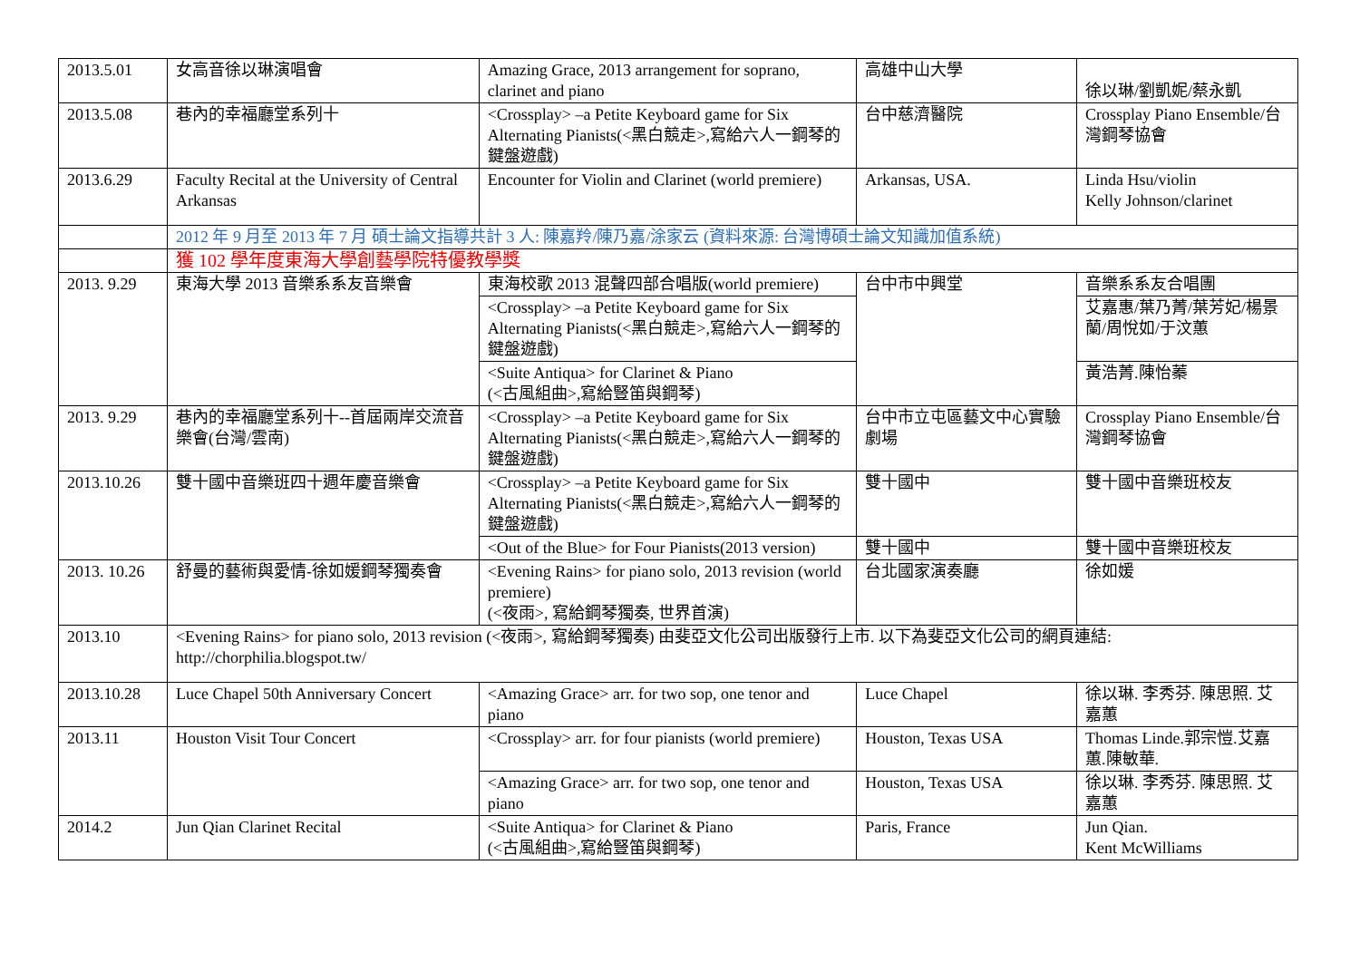| 2013.5.01 | 女高音徐以琳演唱會 | Amazing Grace, 2013 arrangement for soprano, clarinet and piano | 高雄中山大學 | 徐以琳/劉凱妮/蔡永凱 |
| 2013.5.08 | 巷內的幸福廳堂系列十 | <Crossplay> –a Petite Keyboard game for Six Alternating Pianists(<黑白競走>,寫給六人一鋼琴的鍵盤遊戲) | 台中慈濟醫院 | Crossplay Piano Ensemble/台灣鋼琴協會 |
| 2013.6.29 | Faculty Recital at the University of Central Arkansas | Encounter for Violin and Clarinet (world premiere) | Arkansas, USA. | Linda Hsu/violin Kelly Johnson/clarinet |
| | 2012 年 9 月至 2013 年 7 月 碩士論文指導共計 3 人: 陳嘉羚/陳乃嘉/涂家云 (資料來源: 台灣博碩士論文知識加值系統) | | | |
| | 獲 102 學年度東海大學創藝學院特優教學獎 | | | |
| 2013. 9.29 | 東海大學 2013 音樂系系友音樂會 | 東海校歌 2013 混聲四部合唱版(world premiere) | 台中市中興堂 | 音樂系系友合唱團 |
| | | <Crossplay> –a Petite Keyboard game for Six Alternating Pianists(<黑白競走>,寫給六人一鋼琴的鍵盤遊戲) | | 艾嘉惠/葉乃菁/葉芳妃/楊景蘭/周悅如/于汶蕙 |
| | | <Suite Antiqua> for Clarinet & Piano (<古風組曲>,寫給豎笛與鋼琴) | | 黃浩菁.陳怡蓁 |
| 2013. 9.29 | 巷內的幸福廳堂系列十--首屆兩岸交流音樂會(台灣/雲南) | <Crossplay> –a Petite Keyboard game for Six Alternating Pianists(<黑白競走>,寫給六人一鋼琴的鍵盤遊戲) | 台中市立屯區藝文中心實驗劇場 | Crossplay Piano Ensemble/台灣鋼琴協會 |
| 2013.10.26 | 雙十國中音樂班四十週年慶音樂會 | <Crossplay> –a Petite Keyboard game for Six Alternating Pianists(<黑白競走>,寫給六人一鋼琴的鍵盤遊戲) | 雙十國中 | 雙十國中音樂班校友 |
| | | <Out of the Blue> for Four Pianists(2013 version) | 雙十國中 | 雙十國中音樂班校友 |
| 2013. 10.26 | 舒曼的藝術與愛情-徐如媛鋼琴獨奏會 | <Evening Rains> for piano solo, 2013 revision (world premiere) (<夜雨>, 寫給鋼琴獨奏, 世界首演) | 台北國家演奏廳 | 徐如媛 |
| 2013.10 | <Evening Rains> for piano solo, 2013 revision (<夜雨>, 寫給鋼琴獨奏) 由斐亞文化公司出版發行上市. 以下為斐亞文化公司的網頁連結: http://chorphilia.blogspot.tw/ | | | |
| 2013.10.28 | Luce Chapel 50th Anniversary Concert | <Amazing Grace> arr. for two sop, one tenor and piano | Luce Chapel | 徐以琳. 李秀芬. 陳思照. 艾嘉蕙 |
| 2013.11 | Houston Visit Tour Concert | <Crossplay> arr. for four pianists (world premiere) | Houston, Texas USA | Thomas Linde.郭宗愷.艾嘉蕙.陳敏華. |
| | | <Amazing Grace> arr. for two sop, one tenor and piano | Houston, Texas USA | 徐以琳. 李秀芬. 陳思照. 艾嘉蕙 |
| 2014.2 | Jun Qian Clarinet Recital | <Suite Antiqua> for Clarinet & Piano (<古風組曲>,寫給豎笛與鋼琴) | Paris, France | Jun Qian. Kent McWilliams |